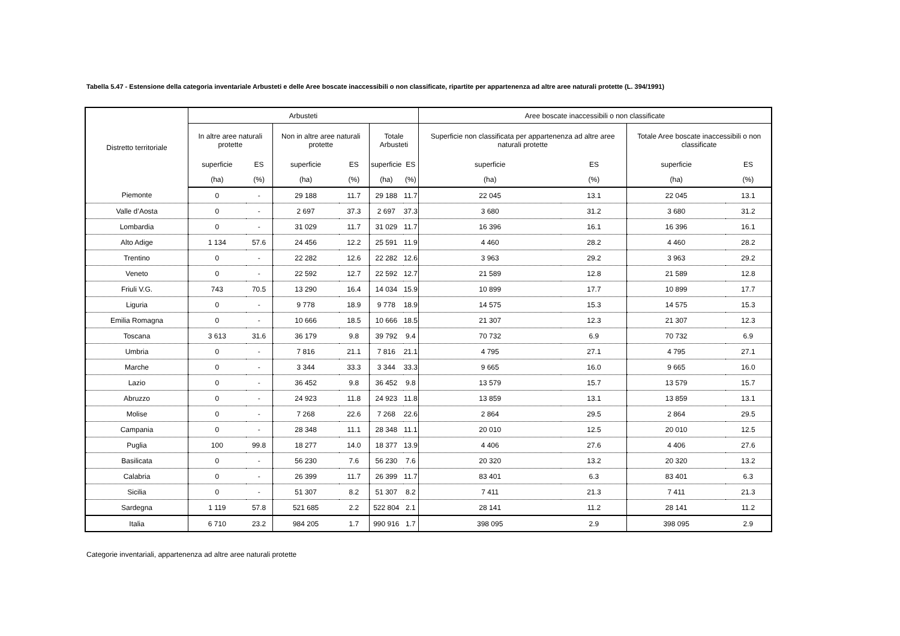Tabella 5.47 - Estensione della categoria inventariale Arbusteti e delle Aree boscate inaccessibili o non classificate, ripartite per appartenenza ad altre aree naturali protette (L. 394/1991)
| Distretto territoriale | Arbusteti | | | | | | Aree boscate inaccessibili o non classificate | | | |
| --- | --- | --- | --- | --- | --- | --- | --- | --- | --- | --- |
| | In altre aree naturali protette | | Non in altre aree naturali protette | | Totale Arbusteti | | Superficie non classificata per appartenenza ad altre aree naturali protette | | Totale Aree boscate inaccessibili o non classificate | |
| | superficie | ES | superficie | ES | superficie | ES | superficie | ES | superficie | ES |
| | (ha) | (%) | (ha) | (%) | (ha) | (%) | (ha) | (%) | (ha) | (%) |
| Piemonte | 0 | - | 29 188 | 11.7 | 29 188 | 11.7 | 22 045 | 13.1 | 22 045 | 13.1 |
| Valle d’Aosta | 0 | - | 2 697 | 37.3 | 2 697 | 37.3 | 3 680 | 31.2 | 3 680 | 31.2 |
| Lombardia | 0 | - | 31 029 | 11.7 | 31 029 | 11.7 | 16 396 | 16.1 | 16 396 | 16.1 |
| Alto Adige | 1 134 | 57.6 | 24 456 | 12.2 | 25 591 | 11.9 | 4 460 | 28.2 | 4 460 | 28.2 |
| Trentino | 0 | - | 22 282 | 12.6 | 22 282 | 12.6 | 3 963 | 29.2 | 3 963 | 29.2 |
| Veneto | 0 | - | 22 592 | 12.7 | 22 592 | 12.7 | 21 589 | 12.8 | 21 589 | 12.8 |
| Friuli V.G. | 743 | 70.5 | 13 290 | 16.4 | 14 034 | 15.9 | 10 899 | 17.7 | 10 899 | 17.7 |
| Liguria | 0 | - | 9 778 | 18.9 | 9 778 | 18.9 | 14 575 | 15.3 | 14 575 | 15.3 |
| Emilia Romagna | 0 | - | 10 666 | 18.5 | 10 666 | 18.5 | 21 307 | 12.3 | 21 307 | 12.3 |
| Toscana | 3 613 | 31.6 | 36 179 | 9.8 | 39 792 | 9.4 | 70 732 | 6.9 | 70 732 | 6.9 |
| Umbria | 0 | - | 7 816 | 21.1 | 7 816 | 21.1 | 4 795 | 27.1 | 4 795 | 27.1 |
| Marche | 0 | - | 3 344 | 33.3 | 3 344 | 33.3 | 9 665 | 16.0 | 9 665 | 16.0 |
| Lazio | 0 | - | 36 452 | 9.8 | 36 452 | 9.8 | 13 579 | 15.7 | 13 579 | 15.7 |
| Abruzzo | 0 | - | 24 923 | 11.8 | 24 923 | 11.8 | 13 859 | 13.1 | 13 859 | 13.1 |
| Molise | 0 | - | 7 268 | 22.6 | 7 268 | 22.6 | 2 864 | 29.5 | 2 864 | 29.5 |
| Campania | 0 | - | 28 348 | 11.1 | 28 348 | 11.1 | 20 010 | 12.5 | 20 010 | 12.5 |
| Puglia | 100 | 99.8 | 18 277 | 14.0 | 18 377 | 13.9 | 4 406 | 27.6 | 4 406 | 27.6 |
| Basilicata | 0 | - | 56 230 | 7.6 | 56 230 | 7.6 | 20 320 | 13.2 | 20 320 | 13.2 |
| Calabria | 0 | - | 26 399 | 11.7 | 26 399 | 11.7 | 83 401 | 6.3 | 83 401 | 6.3 |
| Sicilia | 0 | - | 51 307 | 8.2 | 51 307 | 8.2 | 7 411 | 21.3 | 7 411 | 21.3 |
| Sardegna | 1 119 | 57.8 | 521 685 | 2.2 | 522 804 | 2.1 | 28 141 | 11.2 | 28 141 | 11.2 |
| Italia | 6 710 | 23.2 | 984 205 | 1.7 | 990 916 | 1.7 | 398 095 | 2.9 | 398 095 | 2.9 |
Categorie inventariali, appartenenza ad altre aree naturali protette